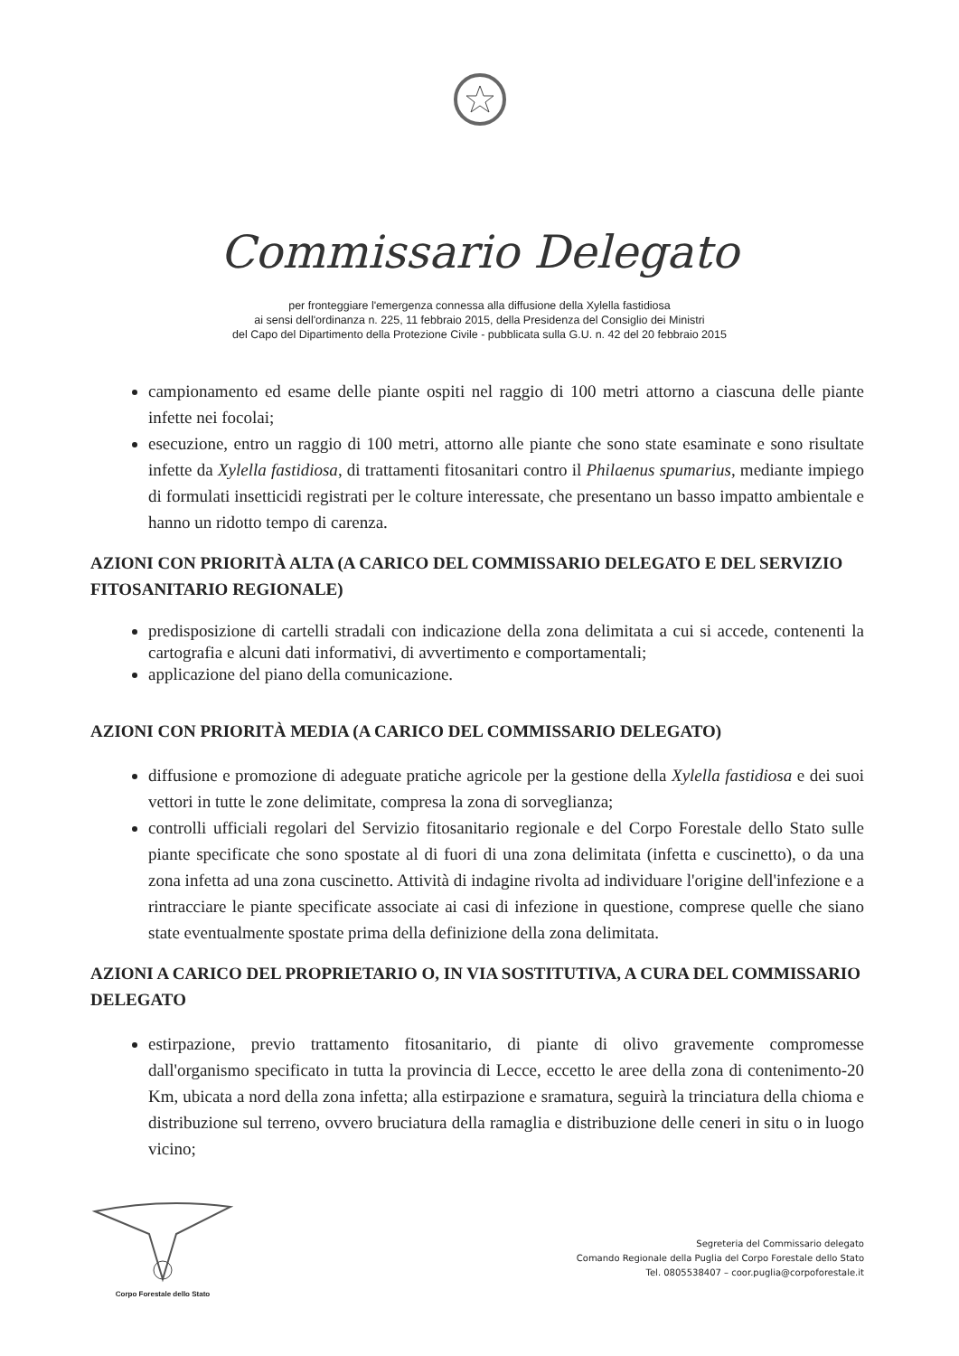Commissario Delegato
per fronteggiare l'emergenza connessa alla diffusione della Xylella fastidiosa
ai sensi dell'ordinanza n. 225, 11 febbraio 2015, della Presidenza del Consiglio dei Ministri
del Capo del Dipartimento della Protezione Civile - pubblicata sulla G.U. n. 42 del 20 febbraio 2015
campionamento ed esame delle piante ospiti nel raggio di 100 metri attorno a ciascuna delle piante infette nei focolai;
esecuzione, entro un raggio di 100 metri, attorno alle piante che sono state esaminate e sono risultate infette da Xylella fastidiosa, di trattamenti fitosanitari contro il Philaenus spumarius, mediante impiego di formulati insetticidi registrati per le colture interessate, che presentano un basso impatto ambientale e hanno un ridotto tempo di carenza.
AZIONI CON PRIORITÀ ALTA (A CARICO DEL COMMISSARIO DELEGATO E DEL SERVIZIO FITOSANITARIO REGIONALE)
predisposizione di cartelli stradali con indicazione della zona delimitata a cui si accede, contenenti la cartografia e alcuni dati informativi, di avvertimento e comportamentali;
applicazione del piano della comunicazione.
AZIONI CON PRIORITÀ MEDIA (A CARICO DEL COMMISSARIO DELEGATO)
diffusione e promozione di adeguate pratiche agricole per la gestione della Xylella fastidiosa e dei suoi vettori in tutte le zone delimitate, compresa la zona di sorveglianza;
controlli ufficiali regolari del Servizio fitosanitario regionale e del Corpo Forestale dello Stato sulle piante specificate che sono spostate al di fuori di una zona delimitata (infetta e cuscinetto), o da una zona infetta ad una zona cuscinetto. Attività di indagine rivolta ad individuare l'origine dell'infezione e a rintracciare le piante specificate associate ai casi di infezione in questione, comprese quelle che siano state eventualmente spostate prima della definizione della zona delimitata.
AZIONI A CARICO DEL PROPRIETARIO O, IN VIA SOSTITUTIVA, A CURA DEL COMMISSARIO DELEGATO
estirpazione, previo trattamento fitosanitario, di piante di olivo gravemente compromesse dall'organismo specificato in tutta la provincia di Lecce, eccetto le aree della zona di contenimento-20 Km, ubicata a nord della zona infetta; alla estirpazione e sramatura, seguirà la trinciatura della chioma e distribuzione sul terreno, ovvero bruciatura della ramaglia e distribuzione delle ceneri in situ o in luogo vicino;
Corpo Forestale dello Stato
Segreteria del Commissario delegato
Comando Regionale della Puglia del Corpo Forestale dello Stato
Tel. 0805538407 – coor.puglia@corpoforestale.it